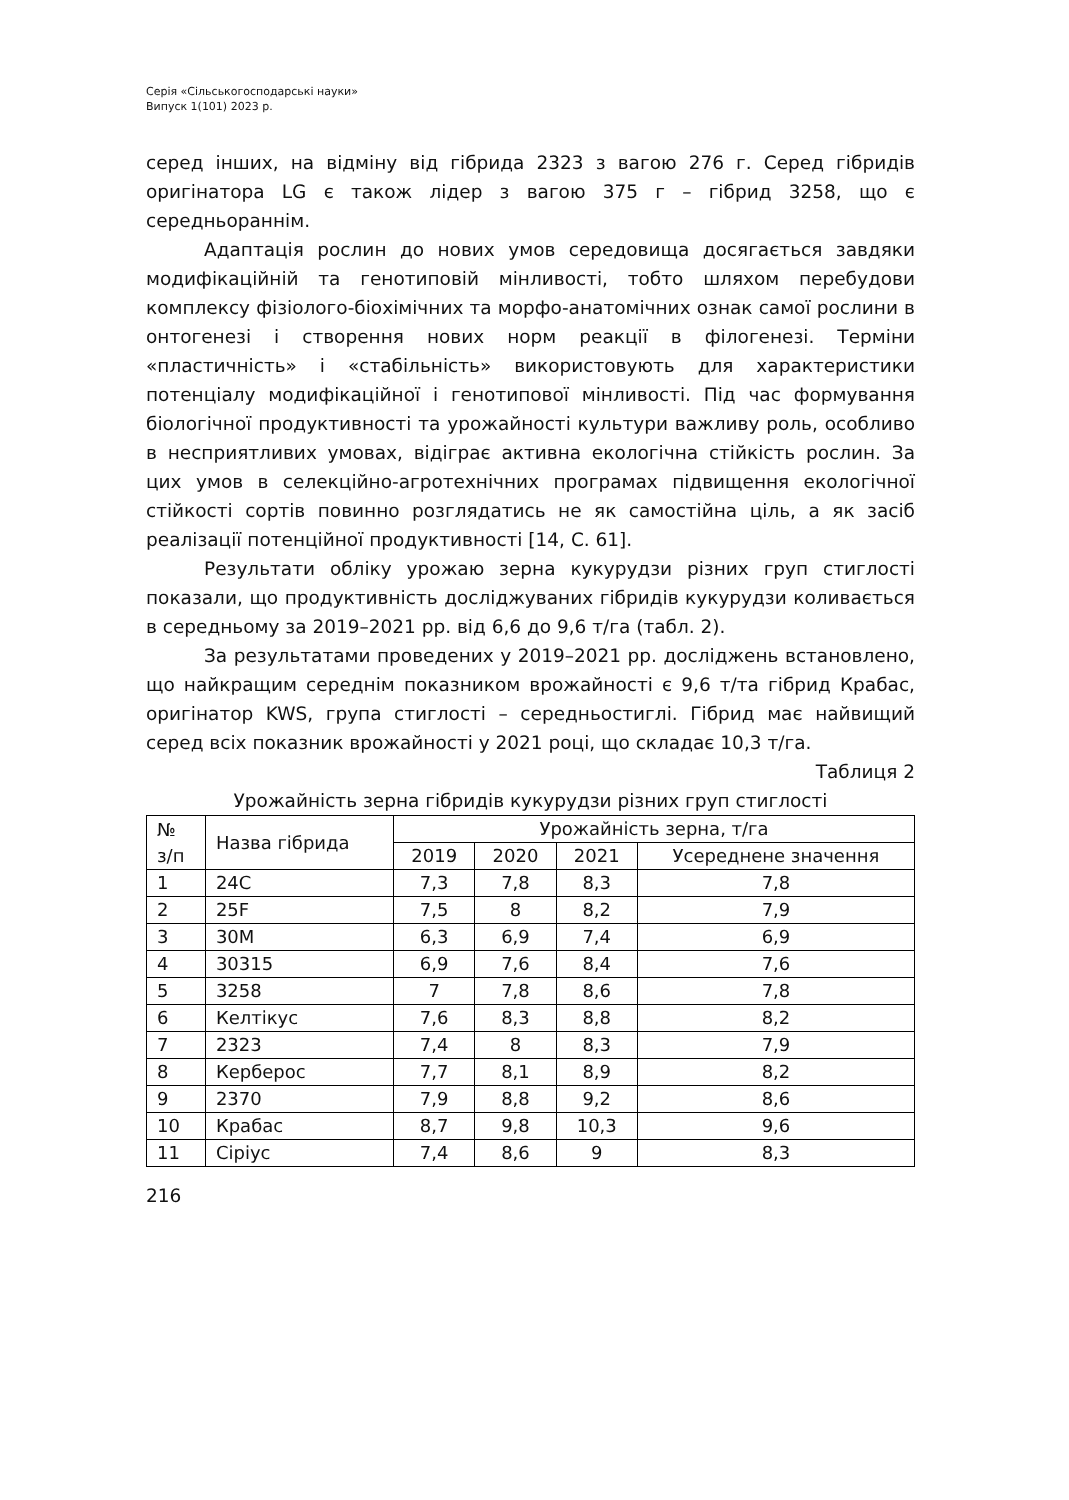Серія «Сільськогосподарські науки»
Випуск 1(101) 2023 р.
серед інших, на відміну від гібрида 2323 з вагою 276 г. Серед гібридів оригінатора LG є також лідер з вагою 375 г – гібрид 3258, що є середньораннім.
Адаптація рослин до нових умов середовища досягається завдяки модифікаційній та генотиповій мінливості, тобто шляхом перебудови комплексу фізіолого-біохімічних та морфо-анатомічних ознак самої рослини в онтогенезі і створення нових норм реакції в філогенезі. Терміни «пластичність» і «стабільність» використовують для характеристики потенціалу модифікаційної і генотипової мінливості. Під час формування біологічної продуктивності та урожайності культури важливу роль, особливо в несприятливих умовах, відіграє активна екологічна стійкість рослин. За цих умов в селекційно-агротехнічних програмах підвищення екологічної стійкості сортів повинно розглядатись не як самостійна ціль, а як засіб реалізації потенційної продуктивності [14, С. 61].
Результати обліку урожаю зерна кукурудзи різних груп стиглості показали, що продуктивність досліджуваних гібридів кукурудзи коливається в середньому за 2019–2021 рр. від 6,6 до 9,6 т/га (табл. 2).
За результатами проведених у 2019–2021 рр. досліджень встановлено, що найкращим середнім показником врожайності є 9,6 т/та гібрид Крабас, оригінатор KWS, група стиглості – середньостиглі. Гібрид має найвищий серед всіх показник врожайності у 2021 році, що складає 10,3 т/га.
Таблиця 2
Урожайність зерна гібридів кукурудзи різних груп стиглості
| № з/п | Назва гібрида | Урожайність зерна, т/га | | | |
| --- | --- | --- | --- | --- | --- |
| | | 2019 | 2020 | 2021 | Усереднене значення |
| 1 | 24C | 7,3 | 7,8 | 8,3 | 7,8 |
| 2 | 25F | 7,5 | 8 | 8,2 | 7,9 |
| 3 | 30M | 6,3 | 6,9 | 7,4 | 6,9 |
| 4 | 30315 | 6,9 | 7,6 | 8,4 | 7,6 |
| 5 | 3258 | 7 | 7,8 | 8,6 | 7,8 |
| 6 | Келтікус | 7,6 | 8,3 | 8,8 | 8,2 |
| 7 | 2323 | 7,4 | 8 | 8,3 | 7,9 |
| 8 | Керберос | 7,7 | 8,1 | 8,9 | 8,2 |
| 9 | 2370 | 7,9 | 8,8 | 9,2 | 8,6 |
| 10 | Крабас | 8,7 | 9,8 | 10,3 | 9,6 |
| 11 | Сіріус | 7,4 | 8,6 | 9 | 8,3 |
216